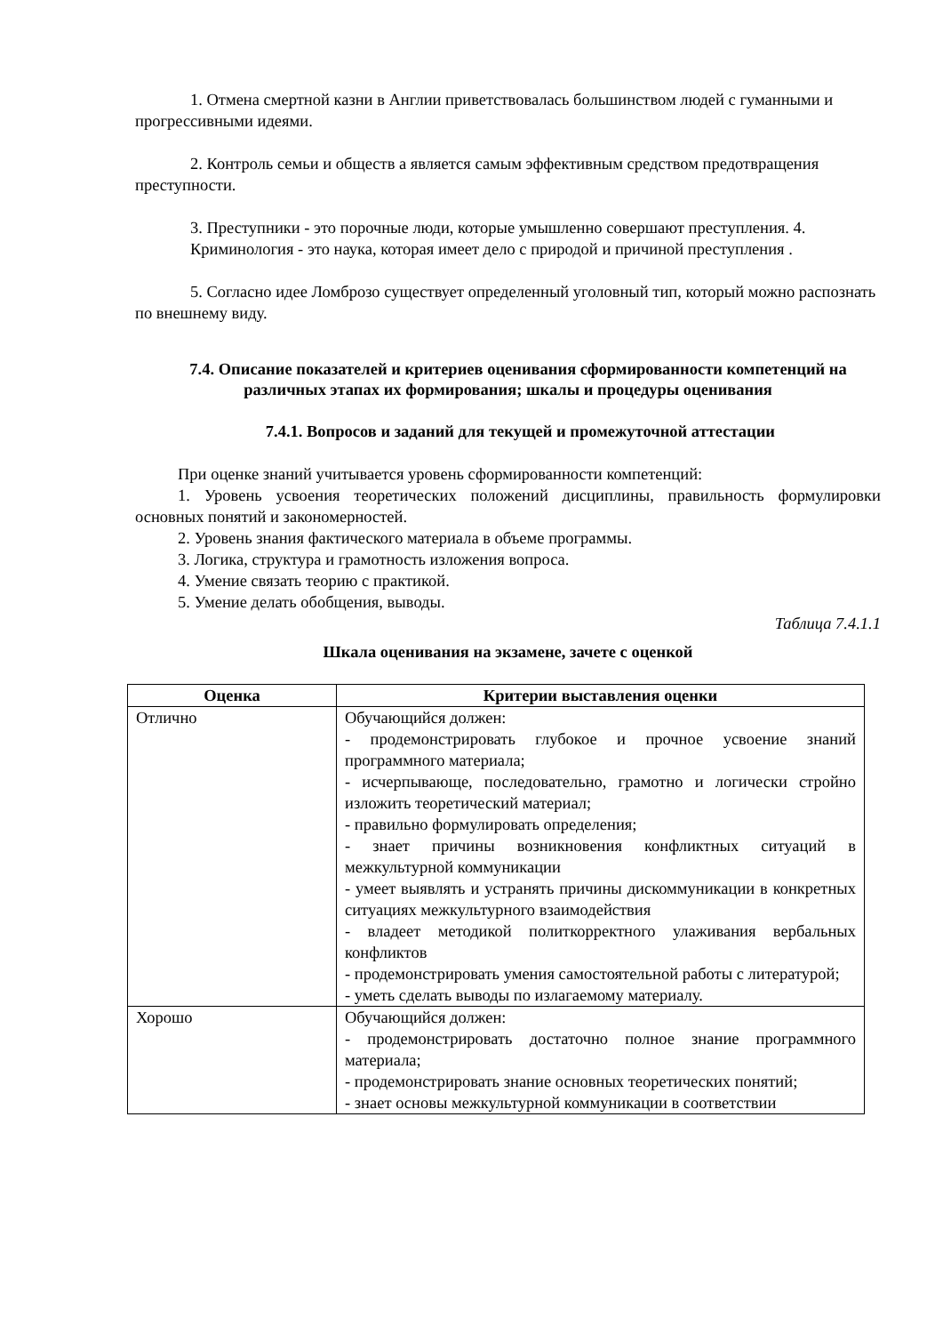1. Отмена смертной казни в Англии приветствовалась большинством людей с гуманными и прогрессивными идеями.
2. Контроль семьи и обществ а является самым эффективным средством предотвращения преступности.
3. Преступники - это порочные люди, которые умышленно совершают преступления. 4. Криминология - это наука, которая имеет дело с природой и причиной преступления .
5. Согласно идее Ломброзо существует определенный уголовный тип, который можно распознать по внешнему виду.
7.4. Описание показателей и критериев оценивания сформированности компетенций на различных этапах их формирования; шкалы и процедуры оценивания
7.4.1. Вопросов и заданий для текущей и промежуточной аттестации
При оценке знаний учитывается уровень сформированности компетенций:
1. Уровень усвоения теоретических положений дисциплины, правильность формулировки основных понятий и закономерностей.
2. Уровень знания фактического материала в объеме программы.
3. Логика, структура и грамотность изложения вопроса.
4. Умение связать теорию с практикой.
5. Умение делать обобщения, выводы.
Таблица 7.4.1.1
Шкала оценивания на экзамене, зачете с оценкой
| Оценка | Критерии выставления оценки |
| --- | --- |
| Отлично | Обучающийся должен: - продемонстрировать глубокое и прочное усвоение знаний программного материала; - исчерпывающе, последовательно, грамотно и логически стройно изложить теоретический материал; - правильно формулировать определения; - знает причины возникновения конфликтных ситуаций в межкультурной коммуникации - умеет выявлять и устранять причины дискоммуникации в конкретных ситуациях межкультурного взаимодействия - владеет методикой политкорректного улаживания вербальных конфликтов - продемонстрировать умения самостоятельной работы с литературой; - уметь сделать выводы по излагаемому материалу. |
| Хорошо | Обучающийся должен: - продемонстрировать достаточно полное знание программного материала; - продемонстрировать знание основных теоретических понятий; - знает основы межкультурной коммуникации в соответствии |